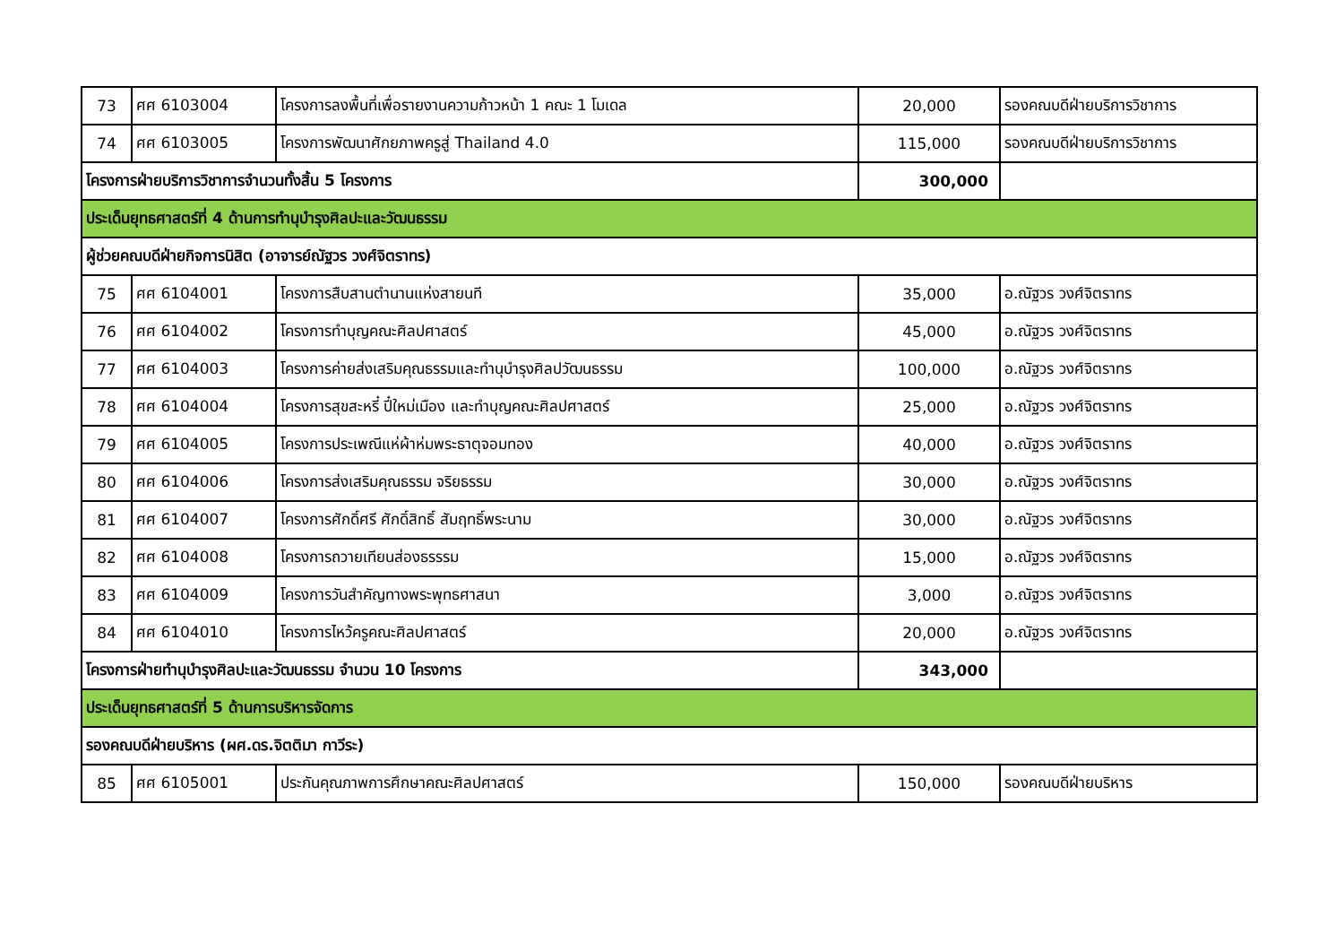| 73 | ศศ 6103004 | โครงการลงพื้นที่เพื่อรายงานความก้าวหน้า 1 คณะ 1 โมเดล | 20,000 | รองคณบดีฝ่ายบริการวิชาการ |
| 74 | ศศ 6103005 | โครงการพัฒนาศักยภาพครูสู่ Thailand 4.0 | 115,000 | รองคณบดีฝ่ายบริการวิชาการ |
| โครงการฝ่ายบริการวิชาการจำนวนทั้งสิ้น 5 โครงการ | | | 300,000 | |
| ประเด็นยุทธศาสตร์ที่ 4 ด้านการทำนุบำรุงศิลปะและวัฒนธรรม | | | | |
| ผู้ช่วยคณบดีฝ่ายกิจการนิสิต (อาจารย์ณัฐวร วงศ์จิตราทร) | | | | |
| 75 | ศศ 6104001 | โครงการสืบสานตำนานแห่งสายนที | 35,000 | อ.ณัฐวร วงศ์จิตราทร |
| 76 | ศศ 6104002 | โครงการทำบุญคณะศิลปศาสตร์ | 45,000 | อ.ณัฐวร วงศ์จิตราทร |
| 77 | ศศ 6104003 | โครงการค่ายส่งเสริมคุณธรรมและทำนุบำรุงศิลปวัฒนธรรม | 100,000 | อ.ณัฐวร วงศ์จิตราทร |
| 78 | ศศ 6104004 | โครงการสุขสะหรี๋ ปี๋ใหม่เมือง และทำบุญคณะศิลปศาสตร์ | 25,000 | อ.ณัฐวร วงศ์จิตราทร |
| 79 | ศศ 6104005 | โครงการประเพณีแห่ผ้าห่มพระธาตุจอมทอง | 40,000 | อ.ณัฐวร วงศ์จิตราทร |
| 80 | ศศ 6104006 | โครงการส่งเสริมคุณธรรม จริยธรรม | 30,000 | อ.ณัฐวร วงศ์จิตราทร |
| 81 | ศศ 6104007 | โครงการศักดิ์ศรี ศักดิ์สิทธิ์ สัมฤทธิ์พระนาม | 30,000 | อ.ณัฐวร วงศ์จิตราทร |
| 82 | ศศ 6104008 | โครงการถวายเทียนส่องธรรรม | 15,000 | อ.ณัฐวร วงศ์จิตราทร |
| 83 | ศศ 6104009 | โครงการวันสำคัญทางพระพุทธศาสนา | 3,000 | อ.ณัฐวร วงศ์จิตราทร |
| 84 | ศศ 6104010 | โครงการไหว้ครูคณะศิลปศาสตร์ | 20,000 | อ.ณัฐวร วงศ์จิตราทร |
| โครงการฝ่ายทำนุบำรุงศิลปะและวัฒนธรรม จำนวน 10 โครงการ | | | 343,000 | |
| ประเด็นยุทธศาสตร์ที่ 5 ด้านการบริหารจัดการ | | | | |
| รองคณบดีฝ่ายบริหาร (ผศ.ดร.จิตติมา กาวีระ) | | | | |
| 85 | ศศ 6105001 | ประกันคุณภาพการศึกษาคณะศิลปศาสตร์ | 150,000 | รองคณบดีฝ่ายบริหาร |